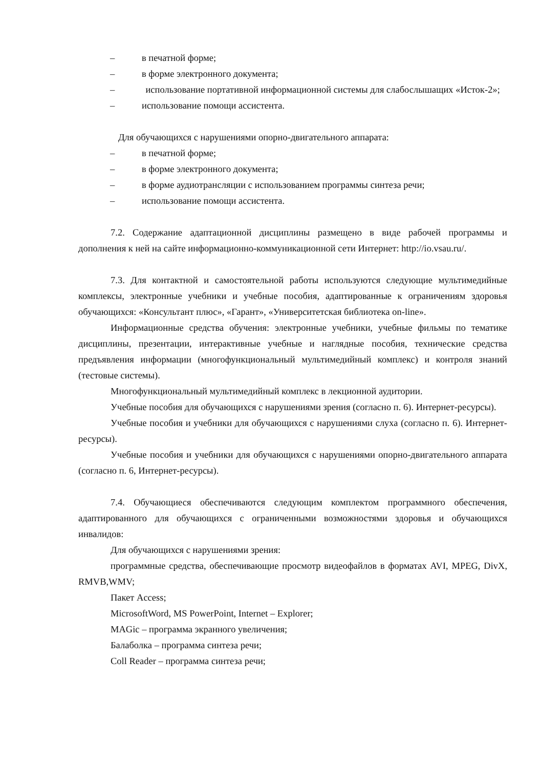– в печатной форме;
– в форме электронного документа;
– использование портативной информационной системы для слабослышащих «Исток-2»;
– использование помощи ассистента.
Для обучающихся с нарушениями опорно-двигательного аппарата:
– в печатной форме;
– в форме электронного документа;
– в форме аудиотрансляции с использованием программы синтеза речи;
– использование помощи ассистента.
7.2. Содержание адаптационной дисциплины размещено в виде рабочей программы и дополнения к ней на сайте информационно-коммуникационной сети Интернет: http://io.vsau.ru/.
7.3. Для контактной и самостоятельной работы используются следующие мультимедийные комплексы, электронные учебники и учебные пособия, адаптированные к ограничениям здоровья обучающихся: «Консультант плюс», «Гарант», «Университетская библиотека on-line».
Информационные средства обучения: электронные учебники, учебные фильмы по тематике дисциплины, презентации, интерактивные учебные и наглядные пособия, технические средства предъявления информации (многофункциональный мультимедийный комплекс) и контроля знаний (тестовые системы).
Многофункциональный мультимедийный комплекс в лекционной аудитории.
Учебные пособия для обучающихся с нарушениями зрения (согласно п. 6). Интернет-ресурсы).
Учебные пособия и учебники для обучающихся с нарушениями слуха (согласно п. 6). Интернет-ресурсы).
Учебные пособия и учебники для обучающихся с нарушениями опорно-двигательного аппарата (согласно п. 6, Интернет-ресурсы).
7.4. Обучающиеся обеспечиваются следующим комплектом программного обеспечения, адаптированного для обучающихся с ограниченными возможностями здоровья и обучающихся инвалидов:
Для обучающихся с нарушениями зрения:
программные средства, обеспечивающие просмотр видеофайлов в форматах AVI, MPEG, DivX, RMVB,WMV;
Пакет Access;
MicrosoftWord, MS PowerPoint, Internet – Explorer;
MAGic – программа экранного увеличения;
Балаболка – программа синтеза речи;
Coll Reader – программа синтеза речи;